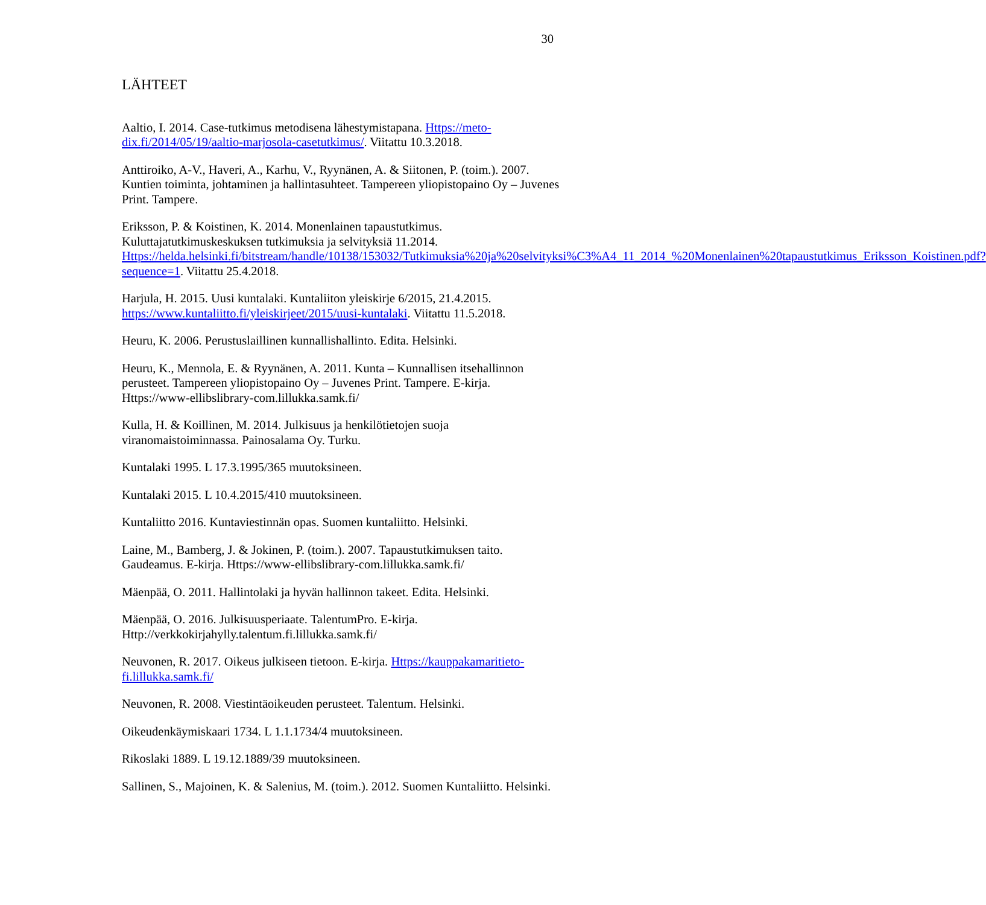30
LÄHTEET
Aaltio, I. 2014. Case-tutkimus metodisena lähestymistapana. Https://meto-dix.fi/2014/05/19/aaltio-marjosola-casetutkimus/. Viitattu 10.3.2018.
Anttiroiko, A-V., Haveri, A., Karhu, V., Ryynänen, A. & Siitonen, P. (toim.). 2007. Kuntien toiminta, johtaminen ja hallintasuhteet. Tampereen yliopistopaino Oy – Juvenes Print. Tampere.
Eriksson, P. & Koistinen, K. 2014. Monenlainen tapaustutkimus. Kuluttajatutkimuskeskuksen tutkimuksia ja selvityksiä 11.2014. Https://helda.helsinki.fi/bitstream/handle/10138/153032/Tutkimuksia%20ja%20selvityksi%C3%A4_11_2014_%20Monenlainen%20tapaustutkimus_Eriksson_Koistinen.pdf?sequence=1. Viitattu 25.4.2018.
Harjula, H. 2015. Uusi kuntalaki. Kuntaliiton yleiskirje 6/2015, 21.4.2015. https://www.kuntaliitto.fi/yleiskirjeet/2015/uusi-kuntalaki. Viitattu 11.5.2018.
Heuru, K. 2006. Perustuslaillinen kunnallishallinto. Edita. Helsinki.
Heuru, K., Mennola, E. & Ryynänen, A. 2011. Kunta – Kunnallisen itsehallinnon perusteet. Tampereen yliopistopaino Oy – Juvenes Print. Tampere. E-kirja. Https://www-ellibslibrary-com.lillukka.samk.fi/
Kulla, H. & Koillinen, M. 2014. Julkisuus ja henkilötietojen suoja viranomaistoiminnassa. Painosalama Oy. Turku.
Kuntalaki 1995. L 17.3.1995/365 muutoksineen.
Kuntalaki 2015. L 10.4.2015/410 muutoksineen.
Kuntaliitto 2016. Kuntaviestinnän opas. Suomen kuntaliitto. Helsinki.
Laine, M., Bamberg, J. & Jokinen, P. (toim.). 2007. Tapaustutkimuksen taito. Gaudeamus. E-kirja. Https://www-ellibslibrary-com.lillukka.samk.fi/
Mäenpää, O. 2011. Hallintolaki ja hyvän hallinnon takeet. Edita. Helsinki.
Mäenpää, O. 2016. Julkisuusperiaate. TalentumPro. E-kirja. Http://verkkokirjahylly.talentum.fi.lillukka.samk.fi/
Neuvonen, R. 2017. Oikeus julkiseen tietoon. E-kirja. Https://kauppakamaritieto-fi.lillukka.samk.fi/
Neuvonen, R. 2008. Viestintäoikeuden perusteet. Talentum. Helsinki.
Oikeudenkäymiskaari 1734. L 1.1.1734/4 muutoksineen.
Rikoslaki 1889. L 19.12.1889/39 muutoksineen.
Sallinen, S., Majoinen, K. & Salenius, M. (toim.). 2012. Suomen Kuntaliitto. Helsinki.